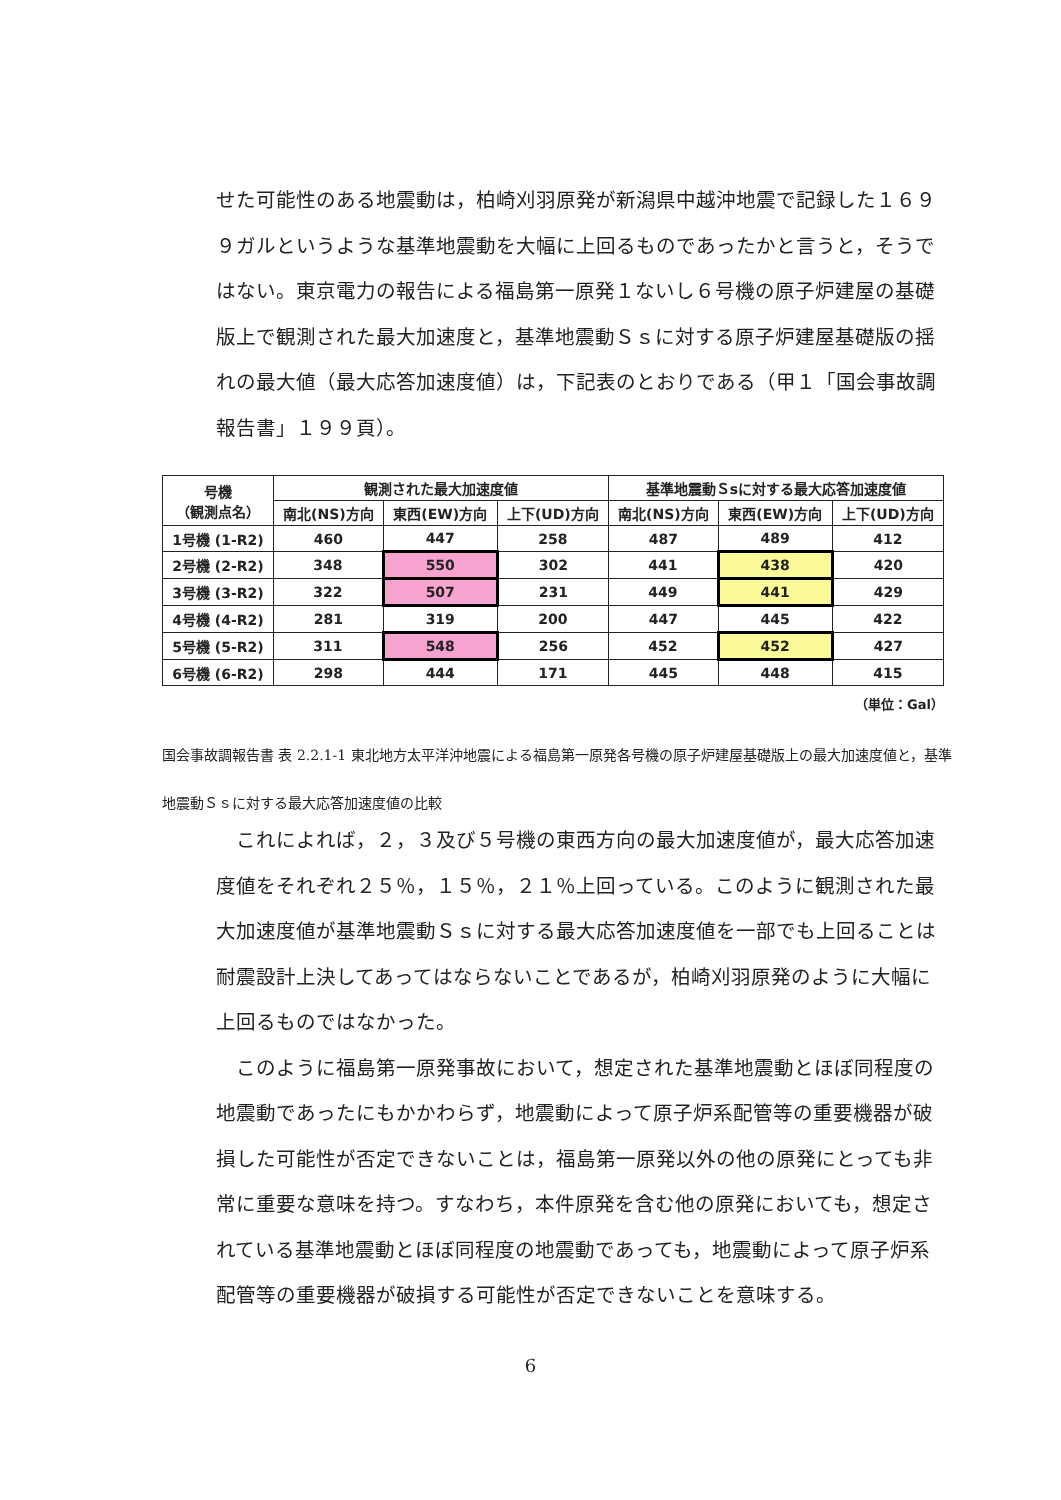せた可能性のある地震動は，柏崎刈羽原発が新潟県中越沖地震で記録した１６９９ガルというような基準地震動を大幅に上回るものであったかと言うと，そうではない。東京電力の報告による福島第一原発１ないし６号機の原子炉建屋の基礎版上で観測された最大加速度と，基準地震動Ｓｓに対する原子炉建屋基礎版の揺れの最大値（最大応答加速度値）は，下記表のとおりである（甲１「国会事故調報告書」１９９頁）。
| 号機 （観測点名） | 観測された最大加速度値 | | | 基準地震動Ｓsに対する最大応答加速度値 | | |
| --- | --- | --- | --- | --- | --- | --- |
| | 南北(NS)方向 | 東西(EW)方向 | 上下(UD)方向 | 南北(NS)方向 | 東西(EW)方向 | 上下(UD)方向 |
| 1号機 (1-R2) | 460 | 447 | 258 | 487 | 489 | 412 |
| 2号機 (2-R2) | 348 | 550 | 302 | 441 | 438 | 420 |
| 3号機 (3-R2) | 322 | 507 | 231 | 449 | 441 | 429 |
| 4号機 (4-R2) | 281 | 319 | 200 | 447 | 445 | 422 |
| 5号機 (5-R2) | 311 | 548 | 256 | 452 | 452 | 427 |
| 6号機 (6-R2) | 298 | 444 | 171 | 445 | 448 | 415 |
（単位：Gal）
国会事故調報告書 表 2.2.1-1 東北地方太平洋沖地震による福島第一原発各号機の原子炉建屋基礎版上の最大加速度値と，基準地震動Ｓｓに対する最大応答加速度値の比較
　これによれば，２，３及び５号機の東西方向の最大加速度値が，最大応答加速度値をそれぞれ２５％，１５％，２１％上回っている。このように観測された最大加速度値が基準地震動Ｓｓに対する最大応答加速度値を一部でも上回ることは耐震設計上決してあってはならないことであるが，柏崎刈羽原発のように大幅に上回るものではなかった。
　このように福島第一原発事故において，想定された基準地震動とほぼ同程度の地震動であったにもかかわらず，地震動によって原子炉系配管等の重要機器が破損した可能性が否定できないことは，福島第一原発以外の他の原発にとっても非常に重要な意味を持つ。すなわち，本件原発を含む他の原発においても，想定されている基準地震動とほぼ同程度の地震動であっても，地震動によって原子炉系配管等の重要機器が破損する可能性が否定できないことを意味する。
6